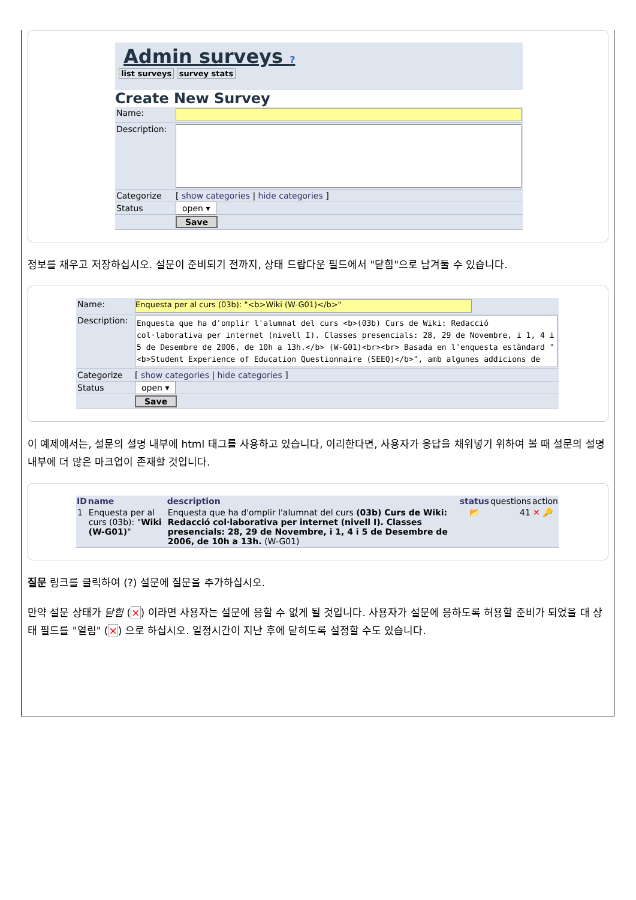Admin surveys ?
list surveys survey stats
Create New Survey
| Name: | |
| Description: | |
| Categorize | [ show categories / hide categories ] |
| Status | open ▾ |
| | Save |
정보를 채우고 저장하십시오. 설문이 준비되기 전까지, 상태 드랍다운 필드에서 "닫힘"으로 남겨둘 수 있습니다.
| Name: | Enquesta per al curs (03b): "<b>Wiki (W-G01)</b>" |
| Description: | Enquesta que ha d'omplir l'alumnat del curs <b>(03b) Curs de Wiki: Redacció col·laborativa per internet (nivell I). Classes presencials: 28, 29 de Novembre, i 1, 4 i 5 de Desembre de 2006, de 10h a 13h.</b> (W-G01)<br><br> Basada en l'enquesta estàndard "<b>Student Experience of Education Questionnaire (SEEQ)</b>", amb algunes addicions de |
| Categorize | [ show categories / hide categories ] |
| Status | open ▾ |
| | Save |
이 예제에서는, 설문의 설명 내부에 html 태그를 사용하고 있습니다, 이리한다면, 사용자가 응답을 채워넣기 위하여 볼 때 설문의 설명 내부에 더 많은 마크업이 존재할 것입니다.
| ID | name | description | status | questions | action |
| --- | --- | --- | --- | --- | --- |
| 1 | Enquesta per al curs (03b): " Wiki (W-G01) " | Enquesta que ha d'omplir l'alumnat del curs (03b) Curs de Wiki: Redacció col·laborativa per internet (nivell I). Classes presencials: 28, 29 de Novembre, i 1, 4 i 5 de Desembre de 2006, de 10h a 13h. (W-G01) | 📂 | 41 | ✕ 🔑 |
질문 링크를 클릭하여 (?) 설문에 질문을 추가하십시오.
만약 설문 상태가 닫힘 (×) 이라면 사용자는 설문에 응할 수 없게 될 것입니다. 사용자가 설문에 응하도록 허용할 준비가 되었을 대 상태 필드를 "열림" (×) 으로 하십시오. 일정시간이 지난 후에 닫히도록 설정할 수도 있습니다.